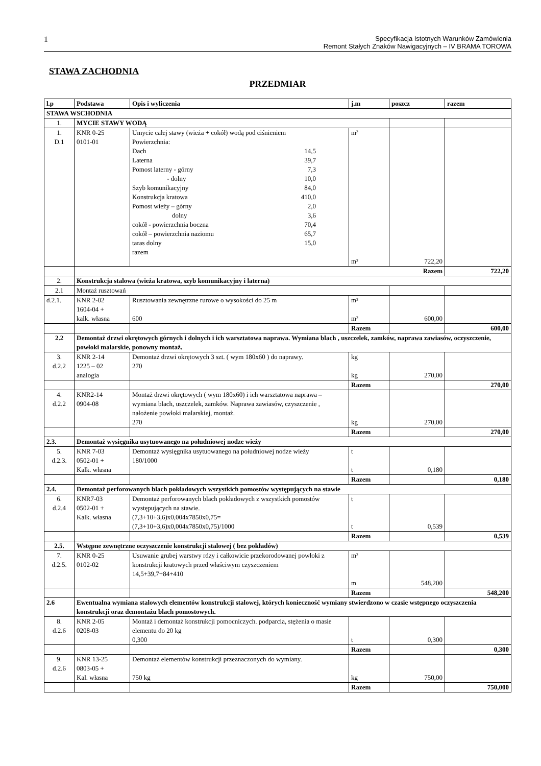1
Specyfikacja Istotnych Warunków Zamówienia
Remont Stałych Znaków Nawigacyjnych – IV BRAMA TOROWA
STAWA ZACHODNIA
PRZEDMIAR
| l.p | Podstawa | Opis i wyliczenia | j.m | poszcz | razem |
| --- | --- | --- | --- | --- | --- |
| STAWA WSCHODNIA | | | | | |
| 1. | MYCIE STAWY WODĄ | | | | |
| 1. D.1 | KNR 0-25 0101-01 | Umycie całej stawy (wieża + cokół) wodą pod ciśnieniem Powierzchnia: Dach 14,5 Laterna 39,7 Pomost laterny - górny 7,3 - dolny 10,0 Szyb komunikacyjny 84,0 Konstrukcja kratowa 410,0 Pomost wieży – górny 2,0 dolny 3,6 cokół - powierzchnia boczna 70,4 cokół – powierzchnia naziomu 65,7 taras dolny 15,0 razem | m² m² | 722,20 | |
| | Razem | | | | 722,20 |
| 2. | Konstrukcja stalowa (wieża kratowa, szyb komunikacyjny i laterna) | | | | |
| 2.1 | Montaż rusztowań | | | | |
| d.2.1. | KNR 2-02 1604-04 + kalk. własna | Rusztowania zewnętrzne rurowe o wysokości do 25 m 600 | m² m² | 600,00 | |
| | | | Razem | | 600,00 |
| 2.2 | Demontaż drzwi okrętowych górnych i dolnych i ich warsztatowa naprawa. Wymiana blach , uszczelek, zamków, naprawa zawiasów, oczyszczenie, powłoki malarskie, ponowny montaż. | | | | |
| 3. d.2.2 | KNR 2-14 1225 – 02 analogia | Demontaż drzwi okrętowych 3 szt. ( wym 180x60 ) do naprawy. 270 | kg kg | 270,00 | |
| | | | Razem | | 270,00 |
| 4. d.2.2 | KNR2-14 0904-08 | Montaż drzwi okrętowych ( wym 180x60) i ich warsztatowa naprawa – wymiana blach, uszczelek, zamków. Naprawa zawiasów, czyszczenie , nałożenie powłoki malarskiej, montaż. 270 | kg | 270,00 | |
| | | | Razem | | 270,00 |
| 2.3. | Demontaż wysięgnika usytuowanego na południowej nodze wieży | | | | |
| 5. d.2.3. | KNR 7-03 0502-01 + Kalk. własna | Demontaż wysięgnika usytuowanego na południowej nodze wieży 180/1000 | t t | 0,180 | |
| | | | Razem | | 0,180 |
| 2.4. | Demontaż perforowanych blach pokładowych wszystkich pomostów występujących na stawie | | | | |
| 6. d.2.4 | KNR7-03 0502-01 + Kalk. własna | Demontaż perforowanych blach pokładowych z wszystkich pomostów występujących na stawie. (7,3+10+3,6)x0,004x7850x0,75= (7,3+10+3,6)x0,004x7850x0,75)/1000 | t t | 0,539 | |
| | | | Razem | | 0,539 |
| 2.5. | Wstępne zewnętrzne oczyszczenie konstrukcji stalowej ( bez pokładów) | | | | |
| 7. d.2.5. | KNR 0-25 0102-02 | Usuwanie grubej warstwy rdzy i całkowicie przekorodowanej powłoki z konstrukcji kratowych przed właściwym czyszczeniem 14,5+39,7+84+410 | m² m | 548,200 | |
| | | | Razem | | 548,200 |
| 2.6 | Ewentualna wymiana stalowych elementów konstrukcji stalowej, których konieczność wymiany stwierdzono w czasie wstępnego oczyszczenia konstrukcji oraz demontażu blach pomostowych. | | | | |
| 8. d.2.6 | KNR 2-05 0208-03 | Montaż i demontaż konstrukcji pomocniczych. podparcia, stężenia o masie elementu do 20 kg 0,300 | t | 0,300 | |
| | | | Razem | | 0,300 |
| 9. d.2.6 | KNR 13-25 0803-05 + Kal. własna | Demontaż elementów konstrukcji przeznaczonych do wymiany. 750 kg | kg | 750,00 | |
| | | | Razem | | 750,000 |